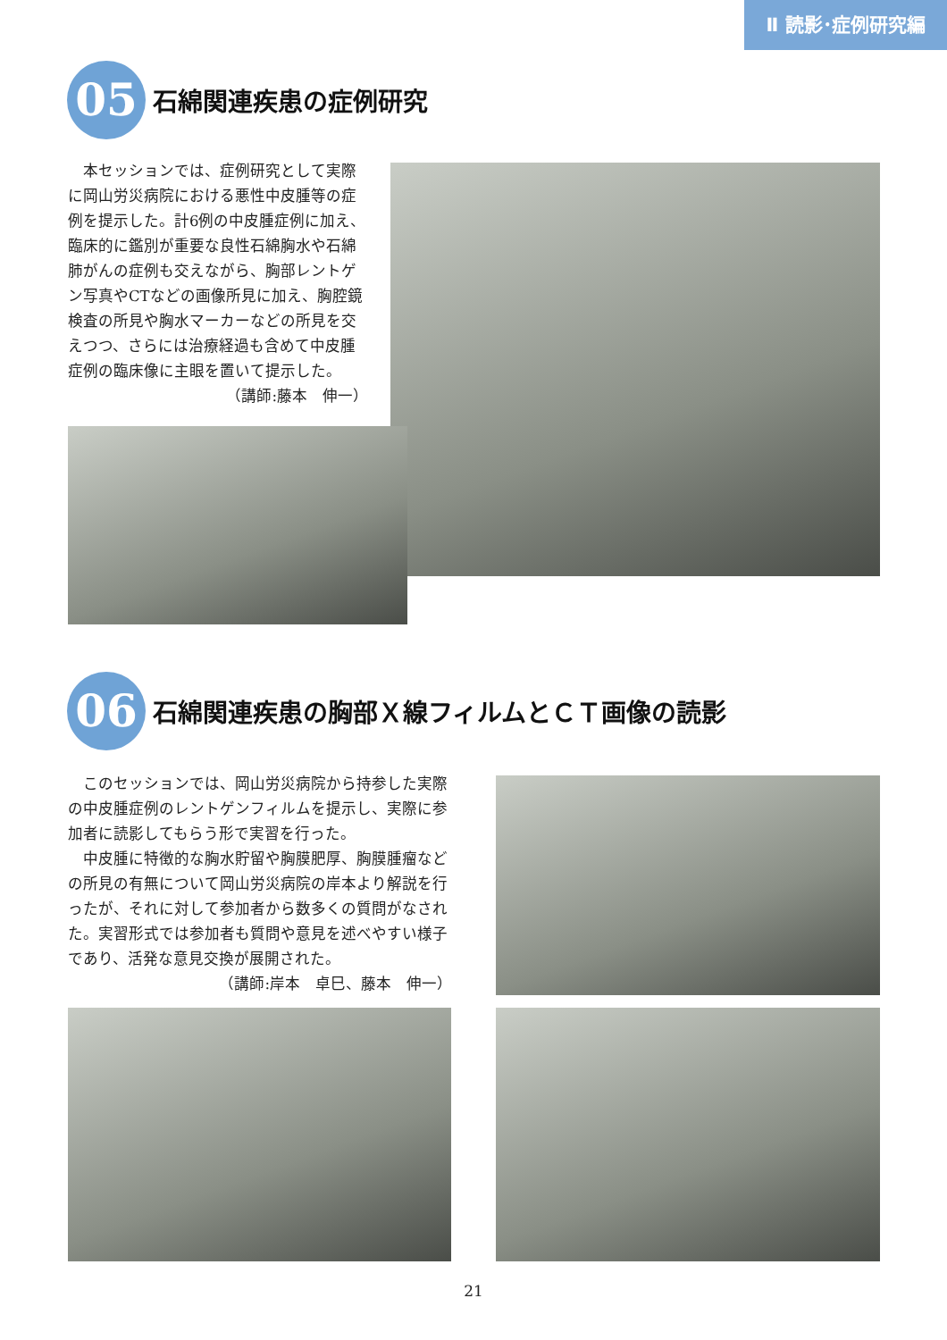Ⅱ 読影･症例研究編
05
石綿関連疾患の症例研究
　本セッションでは、症例研究として実際に岡山労災病院における悪性中皮腫等の症例を提示した。計6例の中皮腫症例に加え、臨床的に鑑別が重要な良性石綿胸水や石綿肺がんの症例も交えながら、胸部レントゲン写真やCTなどの画像所見に加え、胸腔鏡検査の所見や胸水マーカーなどの所見を交えつつ、さらには治療経過も含めて中皮腫症例の臨床像に主眼を置いて提示した。 （講師:藤本　伸一）
06
石綿関連疾患の胸部Ｘ線フィルムとＣＴ画像の読影
　このセッションでは、岡山労災病院から持参した実際の中皮腫症例のレントゲンフィルムを提示し、実際に参加者に読影してもらう形で実習を行った。
　中皮腫に特徴的な胸水貯留や胸膜肥厚、胸膜腫瘤などの所見の有無について岡山労災病院の岸本より解説を行ったが、それに対して参加者から数多くの質問がなされた。実習形式では参加者も質問や意見を述べやすい様子であり、活発な意見交換が展開された。
（講師:岸本　卓巳、藤本　伸一）
21